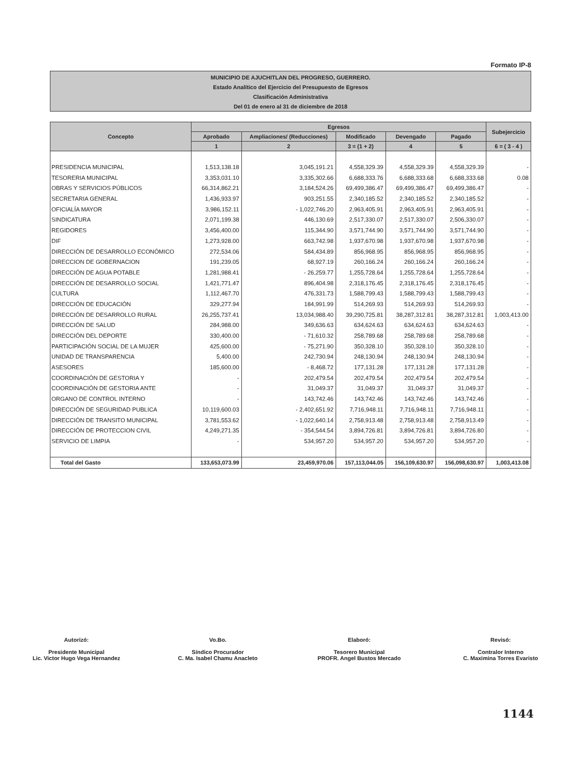Formato IP-8
MUNICIPIO DE AJUCHITLAN DEL PROGRESO, GUERRERO.
Estado Analítico del Ejercicio del Presupuesto de Egresos
Clasificación Administrativa
Del 01 de enero al 31 de diciembre de 2018
| Concepto | Egresos | | | | | Subejercicio |
| --- | --- | --- | --- | --- | --- | --- |
| | Aprobado | Ampliaciones/ (Reducciones) | Modificado | Devengado | Pagado | |
| | 1 | 2 | 3 = (1 + 2) | 4 | 5 | 6 = ( 3 - 4 ) |
| PRESIDENCIA MUNICIPAL | 1,513,138.18 | 3,045,191.21 | 4,558,329.39 | 4,558,329.39 | 4,558,329.39 | - |
| TESORERIA MUNICIPAL | 3,353,031.10 | 3,335,302.66 | 6,688,333.76 | 6,688,333.68 | 6,688,333.68 | 0.08 |
| OBRAS Y SERVICIOS PÚBLICOS | 66,314,862.21 | 3,184,524.26 | 69,499,386.47 | 69,499,386.47 | 69,499,386.47 | - |
| SECRETARIA GENERAL | 1,436,933.97 | 903,251.55 | 2,340,185.52 | 2,340,185.52 | 2,340,185.52 | - |
| OFICIALÍA MAYOR | 3,986,152.11 | - 1,022,746.20 | 2,963,405.91 | 2,963,405.91 | 2,963,405.91 | - |
| SINDICATURA | 2,071,199.38 | 446,130.69 | 2,517,330.07 | 2,517,330.07 | 2,506,330.07 | - |
| REGIDORES | 3,456,400.00 | 115,344.90 | 3,571,744.90 | 3,571,744.90 | 3,571,744.90 | - |
| DIF | 1,273,928.00 | 663,742.98 | 1,937,670.98 | 1,937,670.98 | 1,937,670.98 | - |
| DIRECCIÓN DE DESARROLLO ECONÓMICO | 272,534.06 | 584,434.89 | 856,968.95 | 856,968.95 | 856,968.95 | - |
| DIRECCION DE GOBERNACION | 191,239.05 | 68,927.19 | 260,166.24 | 260,166.24 | 260,166.24 | - |
| DIRECCIÓN DE AGUA POTABLE | 1,281,988.41 | - 26,259.77 | 1,255,728.64 | 1,255,728.64 | 1,255,728.64 | - |
| DIRECCIÓN DE DESARROLLO SOCIAL | 1,421,771.47 | 896,404.98 | 2,318,176.45 | 2,318,176.45 | 2,318,176.45 | - |
| CULTURA | 1,112,467.70 | 476,331.73 | 1,588,799.43 | 1,588,799.43 | 1,588,799.43 | - |
| DIRECCIÓN DE EDUCACIÓN | 329,277.94 | 184,991.99 | 514,269.93 | 514,269.93 | 514,269.93 | - |
| DIRECCIÓN DE DESARROLLO RURAL | 26,255,737.41 | 13,034,988.40 | 39,290,725.81 | 38,287,312.81 | 38,287,312.81 | 1,003,413.00 |
| DIRECCIÓN DE SALUD | 284,988.00 | 349,636.63 | 634,624.63 | 634,624.63 | 634,624.63 | - |
| DIRECCIÓN DEL DEPORTE | 330,400.00 | - 71,610.32 | 258,789.68 | 258,789.68 | 258,789.68 | - |
| PARTICIPACIÓN SOCIAL DE LA MUJER | 425,600.00 | - 75,271.90 | 350,328.10 | 350,328.10 | 350,328.10 | - |
| UNIDAD DE TRANSPARENCIA | 5,400.00 | 242,730.94 | 248,130.94 | 248,130.94 | 248,130.94 | - |
| ASESORES | 185,600.00 | - 8,468.72 | 177,131.28 | 177,131.28 | 177,131.28 | - |
| COORDINACIÓN DE GESTORIA Y | - | 202,479.54 | 202,479.54 | 202,479.54 | 202,479.54 | - |
| COORDINACIÓN DE GESTORIA ANTE | - | 31,049.37 | 31,049.37 | 31,049.37 | 31,049.37 | - |
| ORGANO DE CONTROL INTERNO | - | 143,742.46 | 143,742.46 | 143,742.46 | 143,742.46 | - |
| DIRECCIÓN DE SEGURIDAD PUBLICA | 10,119,600.03 | - 2,402,651.92 | 7,716,948.11 | 7,716,948.11 | 7,716,948.11 | - |
| DIRECCIÓN DE TRANSITO MUNICIPAL | 3,781,553.62 | - 1,022,640.14 | 2,758,913.48 | 2,758,913.48 | 2,758,913.49 | - |
| DIRECCIÓN DE PROTECCION CIVIL | 4,249,271.35 | - 354,544.54 | 3,894,726.81 | 3,894,726.81 | 3,894,726.80 | - |
| SERVICIO DE LIMPIA | - | 534,957.20 | 534,957.20 | 534,957.20 | 534,957.20 | - |
| Total del Gasto | 133,653,073.99 | 23,459,970.06 | 157,113,044.05 | 156,109,630.97 | 156,098,630.97 | 1,003,413.08 |
Autorizó:
Presidente Municipal
Lic. Victor Hugo Vega Hernandez
Vo.Bo.
Síndico Procurador
C. Ma. Isabel Chamu Anacleto
Elaboró:
Tesorero Municipal
PROFR. Angel Bustos Mercado
Revisó:
Contralor Interno
C. Maximina Torres Evaristo
1144